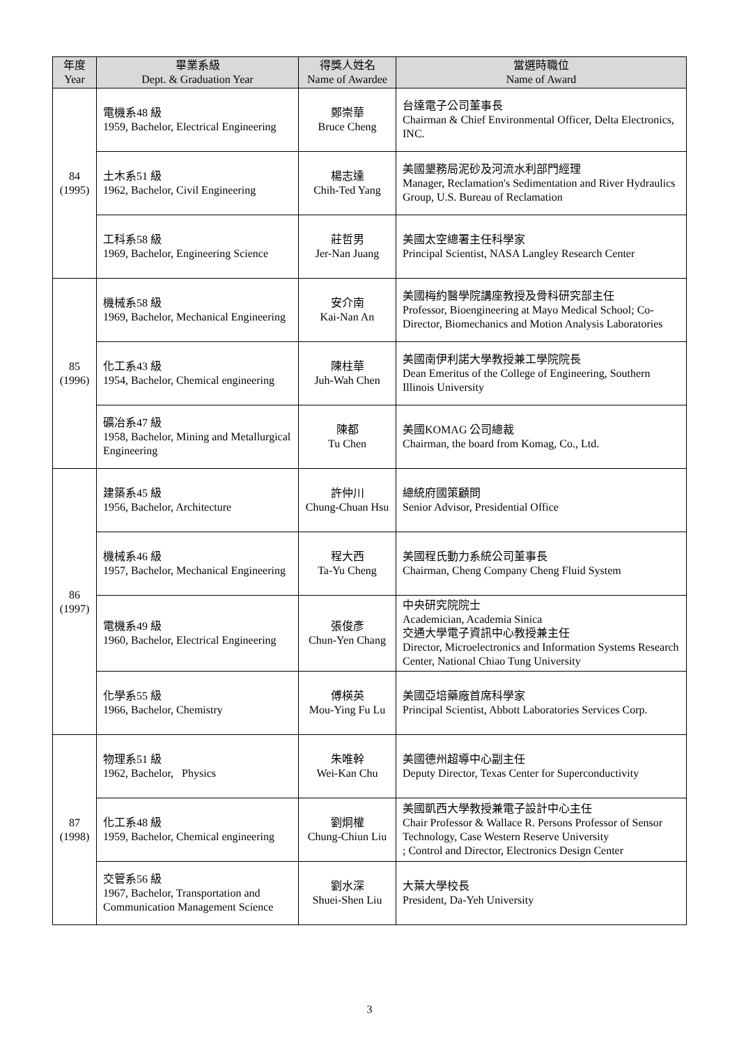| 年度 Year | 畢業系級 Dept. & Graduation Year | 得獎人姓名 Name of Awardee | 當選時職位 Name of Award |
| --- | --- | --- | --- |
| 84 (1995) | 電機系48 級 1959, Bachelor, Electrical Engineering | 鄭崇華 Bruce Cheng | 台達電子公司董事長 Chairman & Chief Environmental Officer, Delta Electronics, INC. |
| | 土木系51 級 1962, Bachelor, Civil Engineering | 楊志達 Chih-Ted Yang | 美國墾務局泥砂及河流水利部門經理 Manager, Reclamation's Sedimentation and River Hydraulics Group, U.S. Bureau of Reclamation |
| | 工科系58 級 1969, Bachelor, Engineering Science | 莊哲男 Jer-Nan Juang | 美國太空總署主任科學家 Principal Scientist, NASA Langley Research Center |
| 85 (1996) | 機械系58 級 1969, Bachelor, Mechanical Engineering | 安介南 Kai-Nan An | 美國梅約醫學院講座教授及骨科研究部主任 Professor, Bioengineering at Mayo Medical School; Co-Director, Biomechanics and Motion Analysis Laboratories |
| | 化工系43 級 1954, Bachelor, Chemical engineering | 陳柱華 Juh-Wah Chen | 美國南伊利諾大學教授兼工學院院長 Dean Emeritus of the College of Engineering, Southern Illinois University |
| | 礦冶系47 級 1958, Bachelor, Mining and Metallurgical Engineering | 陳都 Tu Chen | 美國KOMAG 公司總裁 Chairman, the board from Komag, Co., Ltd. |
| 86 (1997) | 建築系45 級 1956, Bachelor, Architecture | 許仲川 Chung-Chuan Hsu | 總統府國策顧問 Senior Advisor, Presidential Office |
| | 機械系46 級 1957, Bachelor, Mechanical Engineering | 程大西 Ta-Yu Cheng | 美國程氏動力系統公司董事長 Chairman, Cheng Company Cheng Fluid System |
| | 電機系49 級 1960, Bachelor, Electrical Engineering | 張俊彥 Chun-Yen Chang | 中央研究院院士 Academician, Academia Sinica 交通大學電子資訊中心教授兼主任 Director, Microelectronics and Information Systems Research Center, National Chiao Tung University |
| | 化學系55 級 1966, Bachelor, Chemistry | 傅楧英 Mou-Ying Fu Lu | 美國亞培藥廠首席科學家 Principal Scientist, Abbott Laboratories Services Corp. |
| 87 (1998) | 物理系51 級 1962, Bachelor, Physics | 朱唯幹 Wei-Kan Chu | 美國德州超導中心副主任 Deputy Director, Texas Center for Superconductivity |
| | 化工系48 級 1959, Bachelor, Chemical engineering | 劉炯權 Chung-Chiun Liu | 美國凱西大學教授兼電子設計中心主任 Chair Professor & Wallace R. Persons Professor of Sensor Technology, Case Western Reserve University ; Control and Director, Electronics Design Center |
| | 交管系56 級 1967, Bachelor, Transportation and Communication Management Science | 劉水深 Shuei-Shen Liu | 大葉大學校長 President, Da-Yeh University |
3